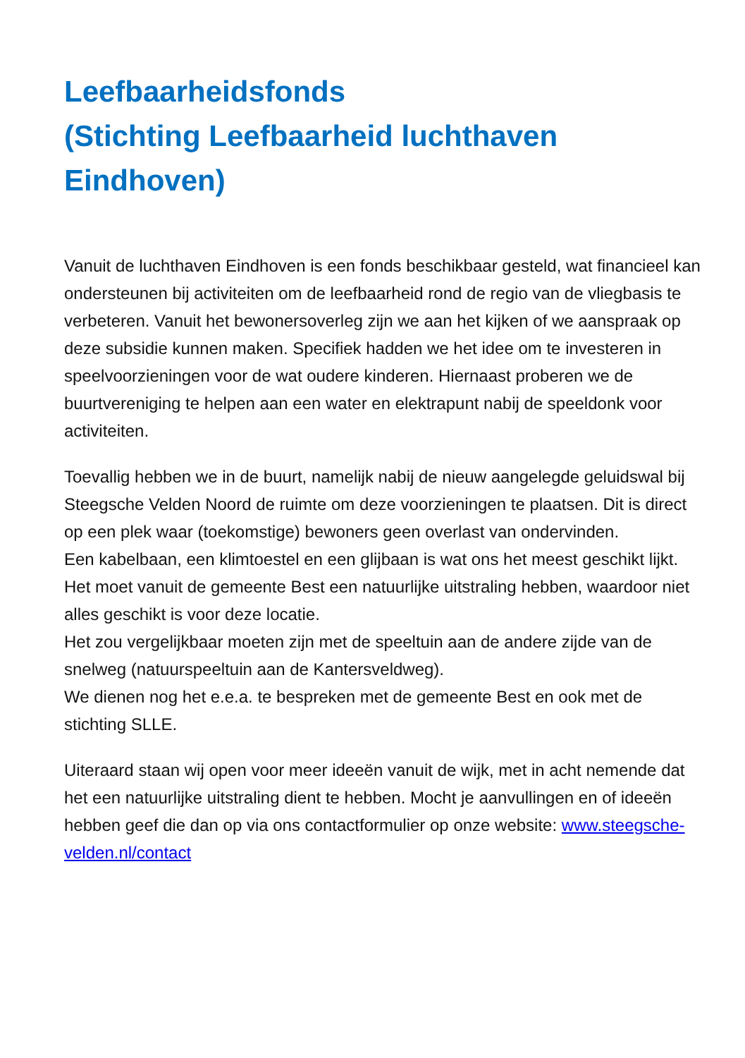Leefbaarheidsfonds
(Stichting Leefbaarheid luchthaven Eindhoven)
Vanuit de luchthaven Eindhoven is een fonds beschikbaar gesteld, wat financieel kan ondersteunen bij activiteiten om de leefbaarheid rond de regio van de vliegbasis te verbeteren. Vanuit het bewonersoverleg zijn we aan het kijken of we aanspraak op deze subsidie kunnen maken. Specifiek hadden we het idee om te investeren in speelvoorzieningen voor de wat oudere kinderen. Hiernaast proberen we de buurtvereniging te helpen aan een water en elektrapunt nabij de speeldonk voor activiteiten.
Toevallig hebben we in de buurt, namelijk nabij de nieuw aangelegde geluidswal bij Steegsche Velden Noord de ruimte om deze voorzieningen te plaatsen. Dit is direct op een plek waar (toekomstige) bewoners geen overlast van ondervinden.
Een kabelbaan, een klimtoestel en een glijbaan is wat ons het meest geschikt lijkt. Het moet vanuit de gemeente Best een natuurlijke uitstraling hebben, waardoor niet alles geschikt is voor deze locatie.
Het zou vergelijkbaar moeten zijn met de speeltuin aan de andere zijde van de snelweg (natuurspeeltuin aan de Kantersveldweg).
We dienen nog het e.e.a. te bespreken met de gemeente Best en ook met de stichting SLLE.
Uiteraard staan wij open voor meer ideeën vanuit de wijk, met in acht nemende dat het een natuurlijke uitstraling dient te hebben. Mocht je aanvullingen en of ideeën hebben geef die dan op via ons contactformulier op onze website: www.steegsche-velden.nl/contact